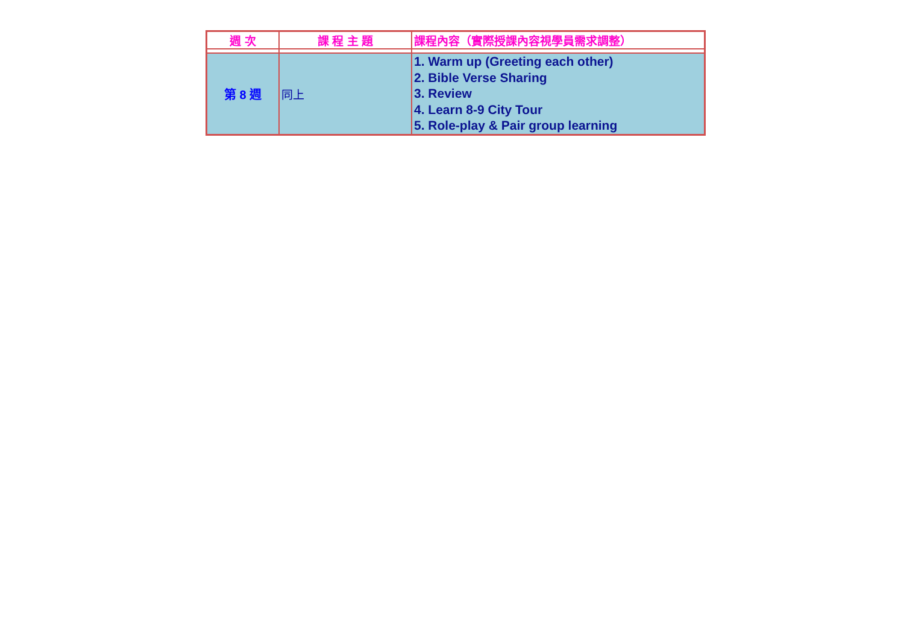| 週 次 | 課 程 主 題 | 課程內容（實際授課內容視學員需求調整） |
| --- | --- | --- |
| 第 8 週 | 同上 | 1. Warm up (Greeting each other) 2. Bible Verse Sharing 3. Review 4. Learn 8-9 City Tour 5. Role-play & Pair group learning |